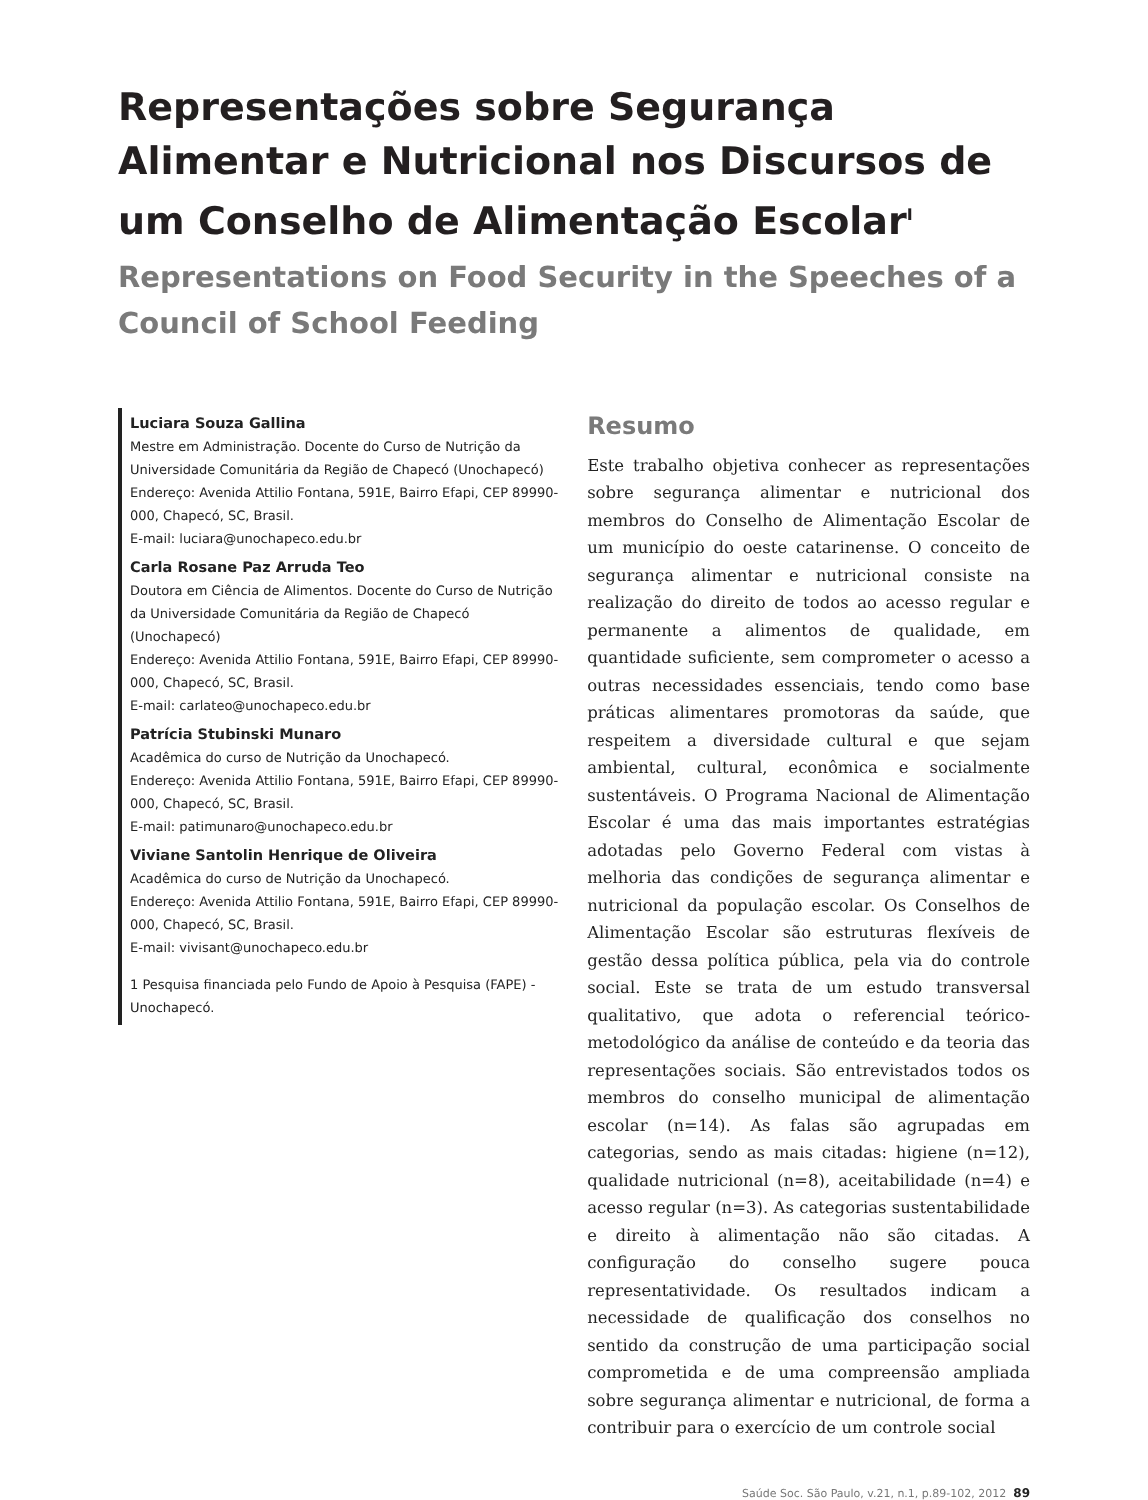Representações sobre Segurança Alimentar e Nutricional nos Discursos de um Conselho de Alimentação Escolar<sup>I</sup>
Representations on Food Security in the Speeches of a Council of School Feeding
Luciara Souza Gallina
Mestre em Administração. Docente do Curso de Nutrição da Universidade Comunitária da Região de Chapecó (Unochapecó)
Endereço: Avenida Attilio Fontana, 591E, Bairro Efapi, CEP 89990-000, Chapecó, SC, Brasil.
E-mail: luciara@unochapeco.edu.br
Carla Rosane Paz Arruda Teo
Doutora em Ciência de Alimentos. Docente do Curso de Nutrição da Universidade Comunitária da Região de Chapecó (Unochapecó)
Endereço: Avenida Attilio Fontana, 591E, Bairro Efapi, CEP 89990-000, Chapecó, SC, Brasil.
E-mail: carlateo@unochapeco.edu.br
Patrícia Stubinski Munaro
Acadêmica do curso de Nutrição da Unochapecó.
Endereço: Avenida Attilio Fontana, 591E, Bairro Efapi, CEP 89990-000, Chapecó, SC, Brasil.
E-mail: patimunaro@unochapeco.edu.br
Viviane Santolin Henrique de Oliveira
Acadêmica do curso de Nutrição da Unochapecó.
Endereço: Avenida Attilio Fontana, 591E, Bairro Efapi, CEP 89990-000, Chapecó, SC, Brasil.
E-mail: vivisant@unochapeco.edu.br
1 Pesquisa financiada pelo Fundo de Apoio à Pesquisa (FAPE) - Unochapecó.
Resumo
Este trabalho objetiva conhecer as representações sobre segurança alimentar e nutricional dos membros do Conselho de Alimentação Escolar de um município do oeste catarinense. O conceito de segurança alimentar e nutricional consiste na realização do direito de todos ao acesso regular e permanente a alimentos de qualidade, em quantidade suficiente, sem comprometer o acesso a outras necessidades essenciais, tendo como base práticas alimentares promotoras da saúde, que respeitem a diversidade cultural e que sejam ambiental, cultural, econômica e socialmente sustentáveis. O Programa Nacional de Alimentação Escolar é uma das mais importantes estratégias adotadas pelo Governo Federal com vistas à melhoria das condições de segurança alimentar e nutricional da população escolar. Os Conselhos de Alimentação Escolar são estruturas flexíveis de gestão dessa política pública, pela via do controle social. Este se trata de um estudo transversal qualitativo, que adota o referencial teórico-metodológico da análise de conteúdo e da teoria das representações sociais. São entrevistados todos os membros do conselho municipal de alimentação escolar (n=14). As falas são agrupadas em categorias, sendo as mais citadas: higiene (n=12), qualidade nutricional (n=8), aceitabilidade (n=4) e acesso regular (n=3). As categorias sustentabilidade e direito à alimentação não são citadas. A configuração do conselho sugere pouca representatividade. Os resultados indicam a necessidade de qualificação dos conselhos no sentido da construção de uma participação social comprometida e de uma compreensão ampliada sobre segurança alimentar e nutricional, de forma a contribuir para o exercício de um controle social
Saúde Soc. São Paulo, v.21, n.1, p.89-102, 2012 89